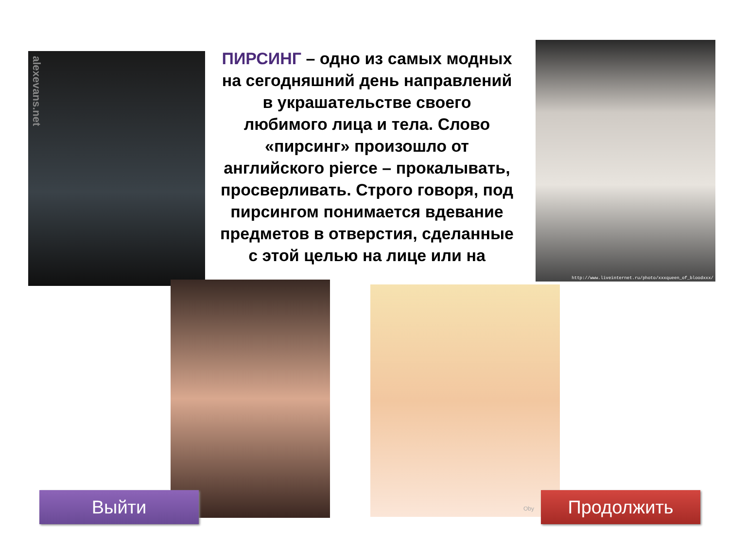ПИРСИНГ – одно из самых модных на сегодняшний день направлений в украшательстве своего любимого лица и тела. Слово «пирсинг» произошло от английского pierce – прокалывать, просверливать. Строго говоря, под пирсингом понимается вдевание предметов в отверстия, сделанные с этой целью на лице или на
alexevans.net
http://www.liveinternet.ru/photo/xxxqueen_of_bloodxxx/
Oby
Выйти Продолжить